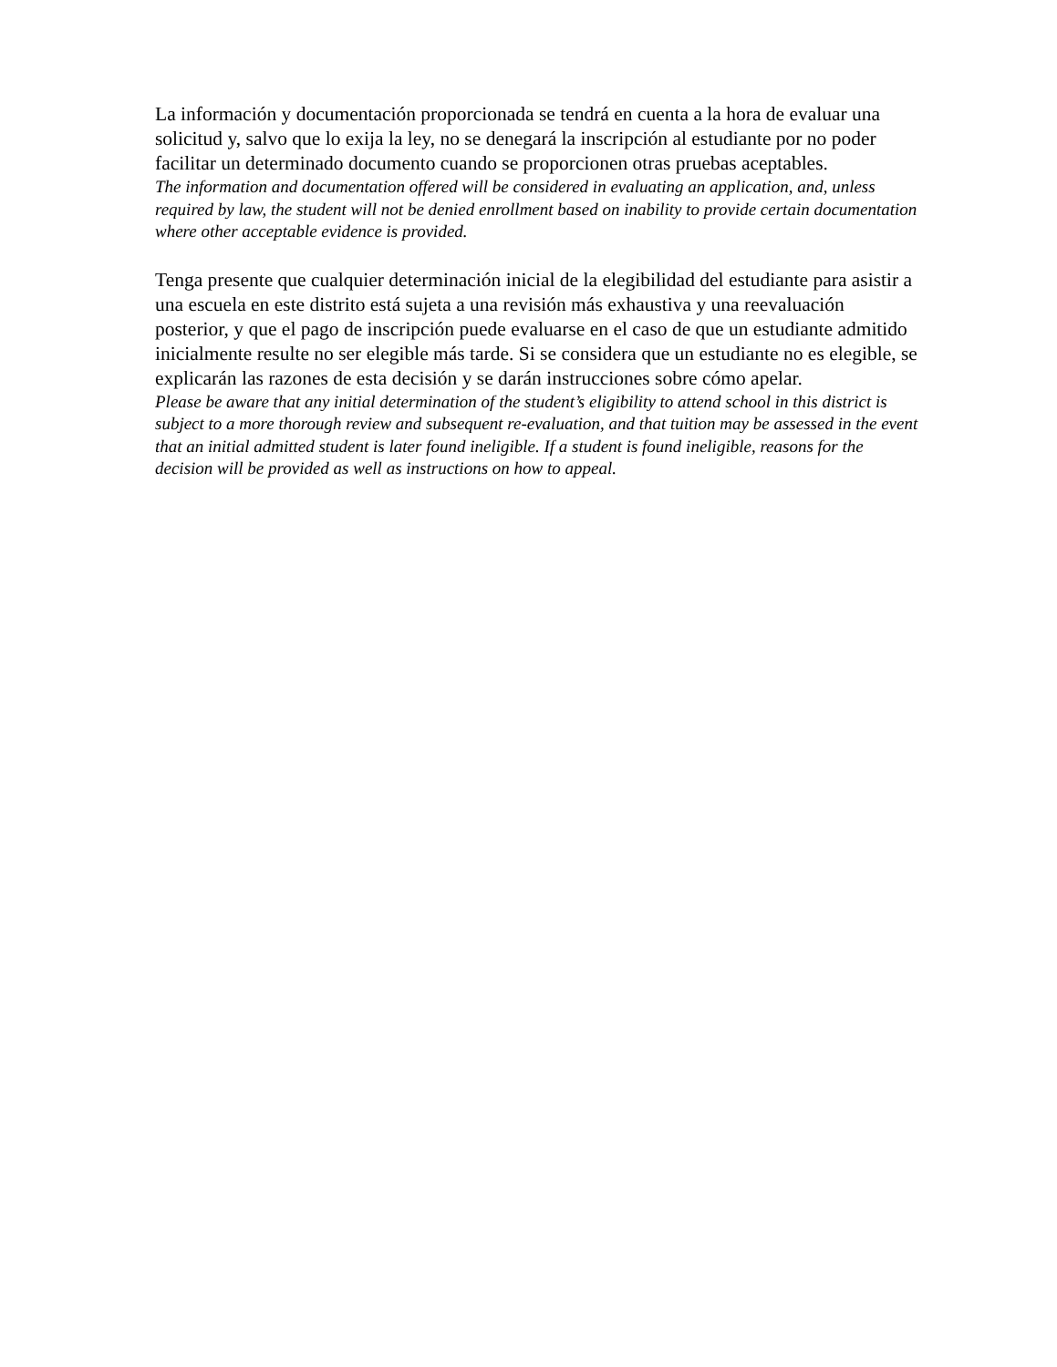La información y documentación proporcionada se tendrá en cuenta a la hora de evaluar una solicitud y, salvo que lo exija la ley, no se denegará la inscripción al estudiante por no poder facilitar un determinado documento cuando se proporcionen otras pruebas aceptables.
The information and documentation offered will be considered in evaluating an application, and, unless required by law, the student will not be denied enrollment based on inability to provide certain documentation where other acceptable evidence is provided.
Tenga presente que cualquier determinación inicial de la elegibilidad del estudiante para asistir a una escuela en este distrito está sujeta a una revisión más exhaustiva y una reevaluación posterior, y que el pago de inscripción puede evaluarse en el caso de que un estudiante admitido inicialmente resulte no ser elegible más tarde. Si se considera que un estudiante no es elegible, se explicarán las razones de esta decisión y se darán instrucciones sobre cómo apelar.
Please be aware that any initial determination of the student’s eligibility to attend school in this district is subject to a more thorough review and subsequent re-evaluation, and that tuition may be assessed in the event that an initial admitted student is later found ineligible. If a student is found ineligible, reasons for the decision will be provided as well as instructions on how to appeal.